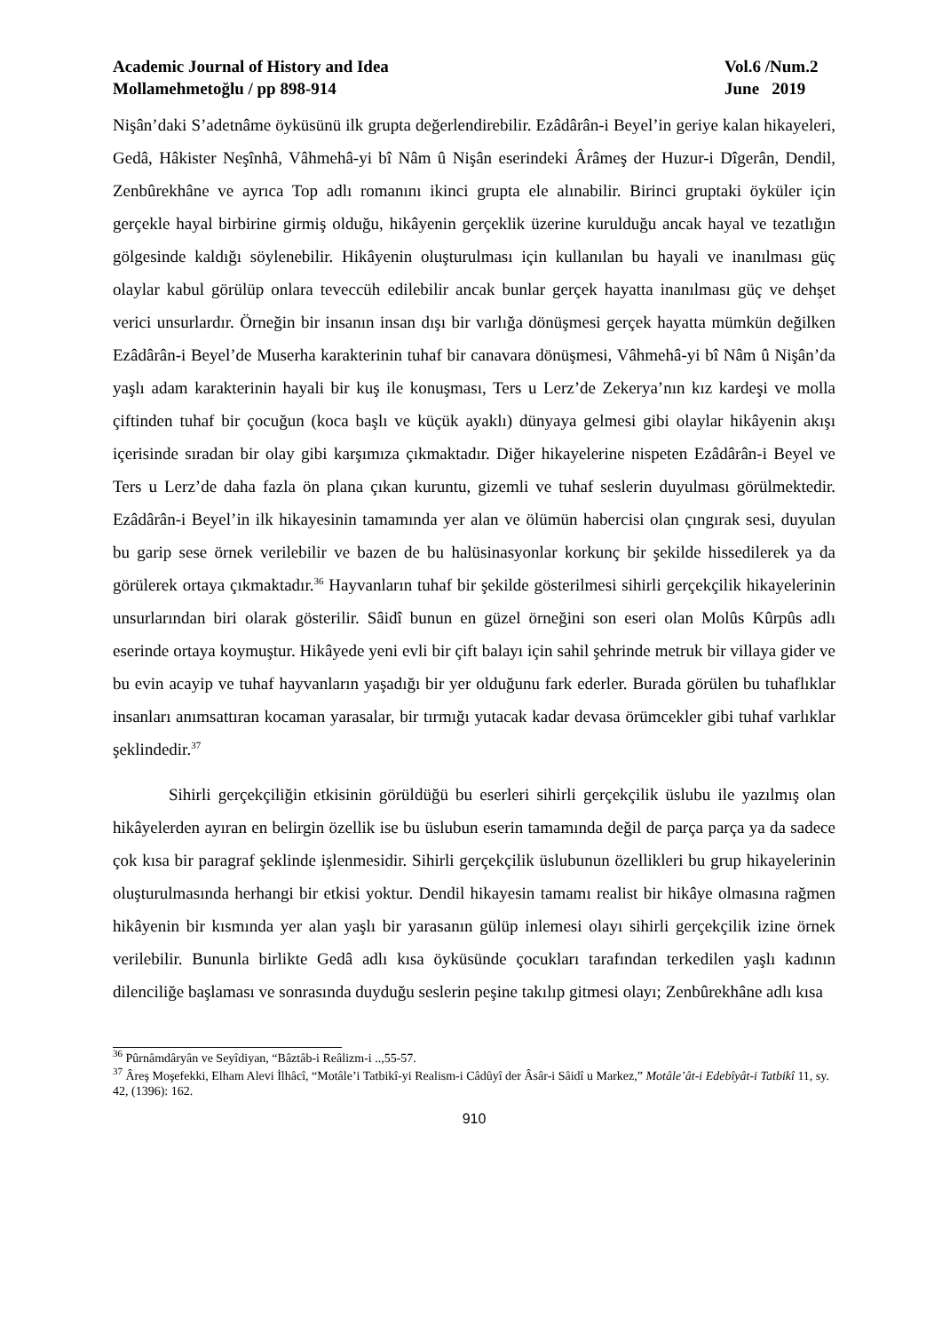Academic Journal of History and Idea
Mollamehmetoğlu / pp 898-914
Vol.6 /Num.2
June 2019
Nişân’daki S’adetnâme öyküsünü ilk grupta değerlendirebilir. Ezâdârân-i Beyel’in geriye kalan hikayeleri, Gedâ, Hâkister Neşînhâ, Vâhmehâ-yi bî Nâm û Nişân eserindeki Ârâmeş der Huzur-i Dîgerân, Dendil, Zenbûrekhâne ve ayrıca Top adlı romanını ikinci grupta ele alınabilir. Birinci gruptaki öyküler için gerçekle hayal birbirine girmiş olduğu, hikâyenin gerçeklik üzerine kurulduğu ancak hayal ve tezatlığın gölgesinde kaldığı söylenebilir. Hikâyenin oluşturulması için kullanılan bu hayali ve inanılması güç olaylar kabul görülüp onlara teveccüh edilebilir ancak bunlar gerçek hayatta inanılması güç ve dehşet verici unsurlardır. Örneğin bir insanın insan dışı bir varlığa dönüşmesi gerçek hayatta mümkün değilken Ezâdârân-i Beyel’de Muserha karakterinin tuhaf bir canavara dönüşmesi, Vâhmehâ-yi bî Nâm û Nişân’da yaşlı adam karakterinin hayali bir kuş ile konuşması, Ters u Lerz’de Zekerya’nın kız kardeşi ve molla çiftinden tuhaf bir çocuğun (koca başlı ve küçük ayaklı) dünyaya gelmesi gibi olaylar hikâyenin akışı içerisinde sıradan bir olay gibi karşımıza çıkmaktadır. Diğer hikayelerine nispeten Ezâdârân-i Beyel ve Ters u Lerz’de daha fazla ön plana çıkan kuruntu, gizemli ve tuhaf seslerin duyulması görülmektedir. Ezâdârân-i Beyel’in ilk hikayesinin tamamında yer alan ve ölümün habercisi olan çıngırak sesi, duyulan bu garip sese örnek verilebilir ve bazen de bu halüsinasyonlar korkunç bir şekilde hissedilerek ya da görülerek ortaya çıkmaktadır.<sup>36</sup> Hayvanların tuhaf bir şekilde gösterilmesi sihirli gerçekçilik hikayelerinin unsurlarından biri olarak gösterilir. Sâidî bunun en güzel örneğini son eseri olan Molûs Kûrpûs adlı eserinde ortaya koymuştur. Hikâyede yeni evli bir çift balayı için sahil şehrinde metruk bir villaya gider ve bu evin acayip ve tuhaf hayvanların yaşadığı bir yer olduğunu fark ederler. Burada görülen bu tuhaflıklar insanları anımsattıran kocaman yarasalar, bir tırmığı yutacak kadar devasa örümcekler gibi tuhaf varlıklar şeklindedir.<sup>37</sup>
Sihirli gerçekçiliğin etkisinin görüldüğü bu eserleri sihirli gerçekçilik üslubu ile yazılmış olan hikâyelerden ayıran en belirgin özellik ise bu üslubun eserin tamamında değil de parça parça ya da sadece çok kısa bir paragraf şeklinde işlenmesidir. Sihirli gerçekçilik üslubunun özellikleri bu grup hikayelerinin oluşturulmasında herhangi bir etkisi yoktur. Dendil hikayesin tamamı realist bir hikâye olmasına rağmen hikâyenin bir kısmında yer alan yaşlı bir yarasanın gülüp inlemesi olayı sihirli gerçekçilik izine örnek verilebilir. Bununla birlikte Gedâ adlı kısa öyküsünde çocukları tarafından terkedilen yaşlı kadının dilenciliğe başlaması ve sonrasında duyduğu seslerin peşine takılıp gitmesi olayı; Zenbûrekhâne adlı kısa
<sup>36</sup> Pûrnâmdâryân ve Seyîdiyan, “Bâztâb-i Reâlizm-i ..,55-57.
<sup>37</sup> Âreş Moşefekki, Elham Alevi İlhâcî, “Motâle’i Tatbikî-yi Realism-i Câdûyî der Âsâr-i Sâidî u Markez,” Motâle’ât-i Edebîyât-i Tatbikî 11, sy. 42, (1396): 162.
910